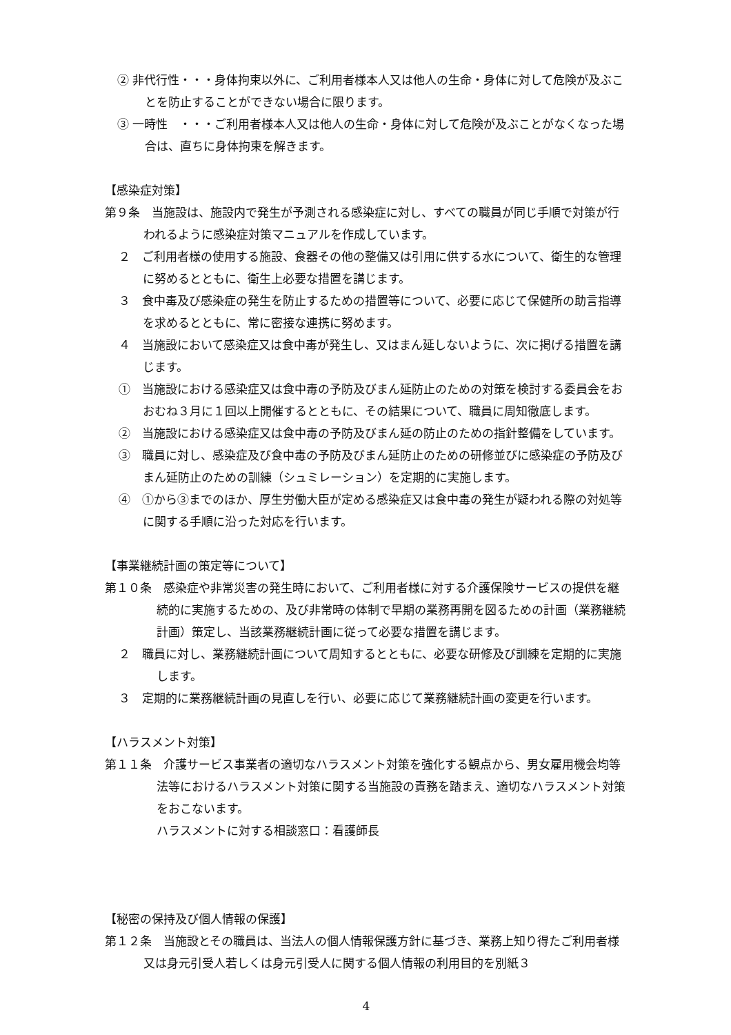② 非代行性・・・身体拘束以外に、ご利用者様本人又は他人の生命・身体に対して危険が及ぶことを防止することができない場合に限ります。
③ 一時性　・・・ご利用者様本人又は他人の生命・身体に対して危険が及ぶことがなくなった場合は、直ちに身体拘束を解きます。
【感染症対策】
第９条　当施設は、施設内で発生が予測される感染症に対し、すべての職員が同じ手順で対策が行われるように感染症対策マニュアルを作成しています。
２　ご利用者様の使用する施設、食器その他の整備又は引用に供する水について、衛生的な管理に努めるとともに、衛生上必要な措置を講じます。
３　食中毒及び感染症の発生を防止するための措置等について、必要に応じて保健所の助言指導を求めるとともに、常に密接な連携に努めます。
４　当施設において感染症又は食中毒が発生し、又はまん延しないように、次に掲げる措置を講じます。
①　当施設における感染症又は食中毒の予防及びまん延防止のための対策を検討する委員会をおおむね３月に１回以上開催するとともに、その結果について、職員に周知徹底します。
②　当施設における感染症又は食中毒の予防及びまん延の防止のための指針整備をしています。
③　職員に対し、感染症及び食中毒の予防及びまん延防止のための研修並びに感染症の予防及びまん延防止のための訓練（シュミレーション）を定期的に実施します。
④　①から③までのほか、厚生労働大臣が定める感染症又は食中毒の発生が疑われる際の対処等に関する手順に沿った対応を行います。
【事業継続計画の策定等について】
第１０条　感染症や非常災害の発生時において、ご利用者様に対する介護保険サービスの提供を継続的に実施するための、及び非常時の体制で早期の業務再開を図るための計画（業務継続計画）策定し、当該業務継続計画に従って必要な措置を講じます。
２　職員に対し、業務継続計画について周知するとともに、必要な研修及び訓練を定期的に実施します。
３　定期的に業務継続計画の見直しを行い、必要に応じて業務継続計画の変更を行います。
【ハラスメント対策】
第１１条　介護サービス事業者の適切なハラスメント対策を強化する観点から、男女雇用機会均等法等におけるハラスメント対策に関する当施設の責務を踏まえ、適切なハラスメント対策をおこないます。
ハラスメントに対する相談窓口：看護師長
【秘密の保持及び個人情報の保護】
第１２条　当施設とその職員は、当法人の個人情報保護方針に基づき、業務上知り得たご利用者様又は身元引受人若しくは身元引受人に関する個人情報の利用目的を別紙３
4